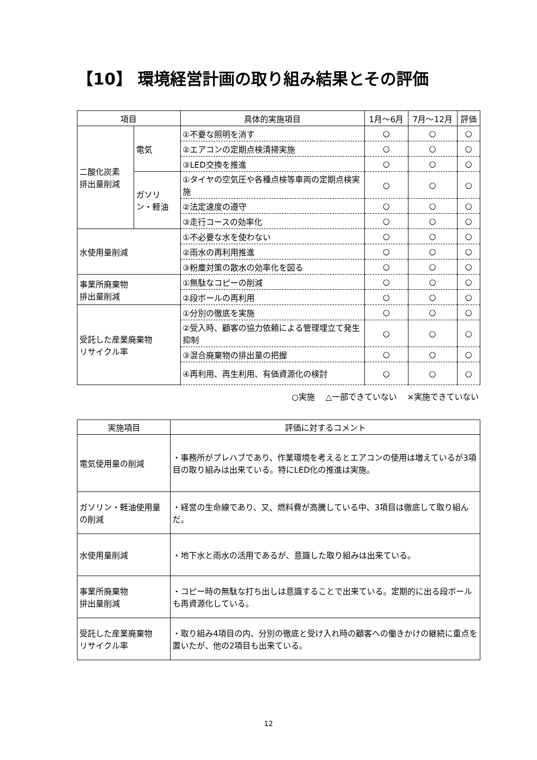【10】 環境経営計画の取り組み結果とその評価
| 項目 | | 具体的実施項目 | 1月～6月 | 7月～12月 | 評価 |
| --- | --- | --- | --- | --- | --- |
| 二酸化炭素 排出量削減 | 電気 | ①不要な照明を消す | ○ | ○ | ○ |
| | | ②エアコンの定期点検清掃実施 | ○ | ○ | ○ |
| | | ③LED交換を推進 | ○ | ○ | ○ |
| | ガソリ ン・軽油 | ①タイヤの空気圧や各種点検等車両の定期点検実施 | ○ | ○ | ○ |
| | | ②法定速度の遵守 | ○ | ○ | ○ |
| | | ③走行コースの効率化 | ○ | ○ | ○ |
| 水使用量削減 | | ①不必要な水を使わない | ○ | ○ | ○ |
| | | ②雨水の再利用推進 | ○ | ○ | ○ |
| | | ③粉塵対策の散水の効率化を図る | ○ | ○ | ○ |
| 事業所廃棄物 排出量削減 | | ①無駄なコピーの削減 | ○ | ○ | ○ |
| | | ②段ボールの再利用 | ○ | ○ | ○ |
| 受託した産業廃棄物 リサイクル率 | | ①分別の徹底を実施 | ○ | ○ | ○ |
| | | ②受入時、顧客の協力依頼による管理埋立て発生抑制 | ○ | ○ | ○ |
| | | ③混合廃棄物の排出量の把握 | ○ | ○ | ○ |
| | | ④再利用、再生利用、有価資源化の検討 | ○ | ○ | ○ |
○実施　 △一部できていない　 ×実施できていない
| 実施項目 | 評価に対するコメント |
| --- | --- |
| 電気使用量の削減 | ・事務所がプレハブであり、作業環境を考えるとエアコンの使用は増えているが3項目の取り組みは出来ている。特にLED化の推進は実施。 |
| ガソリン・軽油使用量の削減 | ・経営の生命線であり、又、燃料費が高騰している中、3項目は徹底して取り組んだ。 |
| 水使用量削減 | ・地下水と雨水の活用であるが、意識した取り組みは出来ている。 |
| 事業所廃棄物 排出量削減 | ・コピー時の無駄な打ち出しは意識することで出来ている。定期的に出る段ボールも再資源化している。 |
| 受託した産業廃棄物 リサイクル率 | ・取り組み4項目の内、分別の徹底と受け入れ時の顧客への働きかけの継続に重点を置いたが、他の2項目も出来ている。 |
12